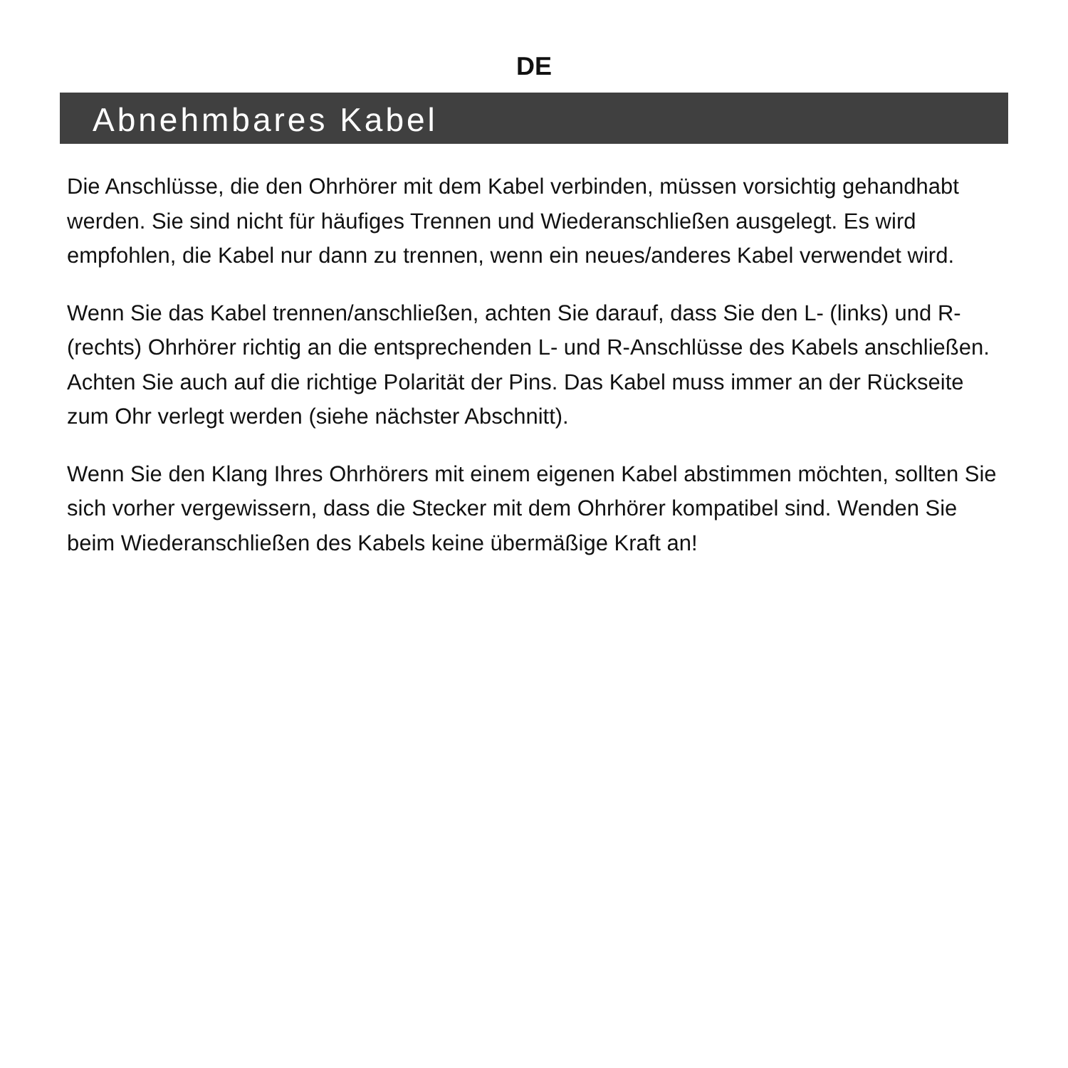DE
Abnehmbares Kabel
Die Anschlüsse, die den Ohrhörer mit dem Kabel verbinden, müssen vorsichtig gehandhabt werden. Sie sind nicht für häufiges Trennen und Wiederanschließen ausgelegt. Es wird empfohlen, die Kabel nur dann zu trennen, wenn ein neues/anderes Kabel verwendet wird.
Wenn Sie das Kabel trennen/anschließen, achten Sie darauf, dass Sie den L- (links) und R- (rechts) Ohrhörer richtig an die entsprechenden L- und R-Anschlüsse des Kabels anschließen. Achten Sie auch auf die richtige Polarität der Pins. Das Kabel muss immer an der Rückseite zum Ohr verlegt werden (siehe nächster Abschnitt).
Wenn Sie den Klang Ihres Ohrhörers mit einem eigenen Kabel abstimmen möchten, sollten Sie sich vorher vergewissern, dass die Stecker mit dem Ohrhörer kompatibel sind. Wenden Sie beim Wiederanschließen des Kabels keine übermäßige Kraft an!